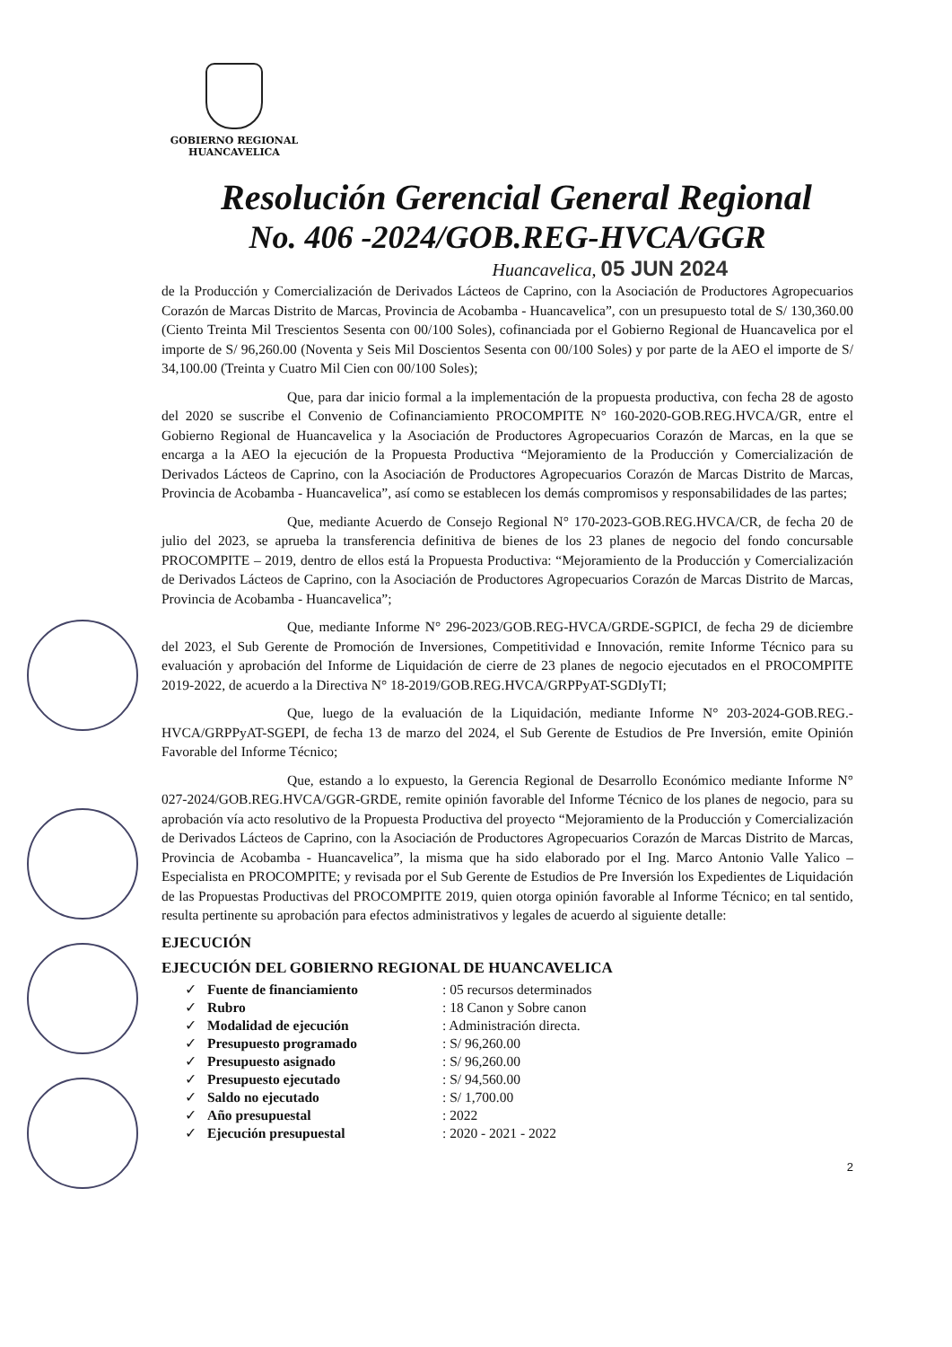GOBIERNO REGIONAL
HUANCAVELICA
Resolución Gerencial General Regional
No. 406 -2024/GOB.REG-HVCA/GGR
Huancavelica, 05 JUN 2024
de la Producción y Comercialización de Derivados Lácteos de Caprino, con la Asociación de Productores Agropecuarios Corazón de Marcas Distrito de Marcas, Provincia de Acobamba - Huancavelica”, con un presupuesto total de S/ 130,360.00 (Ciento Treinta Mil Trescientos Sesenta con 00/100 Soles), cofinanciada por el Gobierno Regional de Huancavelica por el importe de S/ 96,260.00 (Noventa y Seis Mil Doscientos Sesenta con 00/100 Soles) y por parte de la AEO el importe de S/ 34,100.00 (Treinta y Cuatro Mil Cien con 00/100 Soles);
Que, para dar inicio formal a la implementación de la propuesta productiva, con fecha 28 de agosto del 2020 se suscribe el Convenio de Cofinanciamiento PROCOMPITE N° 160-2020-GOB.REG.HVCA/GR, entre el Gobierno Regional de Huancavelica y la Asociación de Productores Agropecuarios Corazón de Marcas, en la que se encarga a la AEO la ejecución de la Propuesta Productiva “Mejoramiento de la Producción y Comercialización de Derivados Lácteos de Caprino, con la Asociación de Productores Agropecuarios Corazón de Marcas Distrito de Marcas, Provincia de Acobamba - Huancavelica”, así como se establecen los demás compromisos y responsabilidades de las partes;
Que, mediante Acuerdo de Consejo Regional N° 170-2023-GOB.REG.HVCA/CR, de fecha 20 de julio del 2023, se aprueba la transferencia definitiva de bienes de los 23 planes de negocio del fondo concursable PROCOMPITE – 2019, dentro de ellos está la Propuesta Productiva: “Mejoramiento de la Producción y Comercialización de Derivados Lácteos de Caprino, con la Asociación de Productores Agropecuarios Corazón de Marcas Distrito de Marcas, Provincia de Acobamba - Huancavelica”;
Que, mediante Informe N° 296-2023/GOB.REG-HVCA/GRDE-SGPICI, de fecha 29 de diciembre del 2023, el Sub Gerente de Promoción de Inversiones, Competitividad e Innovación, remite Informe Técnico para su evaluación y aprobación del Informe de Liquidación de cierre de 23 planes de negocio ejecutados en el PROCOMPITE 2019-2022, de acuerdo a la Directiva N° 18-2019/GOB.REG.HVCA/GRPPyAT-SGDIyTI;
Que, luego de la evaluación de la Liquidación, mediante Informe N° 203-2024-GOB.REG.-HVCA/GRPPyAT-SGEPI, de fecha 13 de marzo del 2024, el Sub Gerente de Estudios de Pre Inversión, emite Opinión Favorable del Informe Técnico;
Que, estando a lo expuesto, la Gerencia Regional de Desarrollo Económico mediante Informe N° 027-2024/GOB.REG.HVCA/GGR-GRDE, remite opinión favorable del Informe Técnico de los planes de negocio, para su aprobación vía acto resolutivo de la Propuesta Productiva del proyecto “Mejoramiento de la Producción y Comercialización de Derivados Lácteos de Caprino, con la Asociación de Productores Agropecuarios Corazón de Marcas Distrito de Marcas, Provincia de Acobamba - Huancavelica”, la misma que ha sido elaborado por el Ing. Marco Antonio Valle Yalico – Especialista en PROCOMPITE; y revisada por el Sub Gerente de Estudios de Pre Inversión los Expedientes de Liquidación de las Propuestas Productivas del PROCOMPITE 2019, quien otorga opinión favorable al Informe Técnico; en tal sentido, resulta pertinente su aprobación para efectos administrativos y legales de acuerdo al siguiente detalle:
EJECUCIÓN
EJECUCIÓN DEL GOBIERNO REGIONAL DE HUANCAVELICA
| ✓ | Fuente de financiamiento | : 05 recursos determinados |
| ✓ | Rubro | : 18 Canon y Sobre canon |
| ✓ | Modalidad de ejecución | : Administración directa. |
| ✓ | Presupuesto programado | : S/ 96,260.00 |
| ✓ | Presupuesto asignado | : S/ 96,260.00 |
| ✓ | Presupuesto ejecutado | : S/ 94,560.00 |
| ✓ | Saldo no ejecutado | : S/ 1,700.00 |
| ✓ | Año presupuestal | : 2022 |
| ✓ | Ejecución presupuestal | : 2020 - 2021 - 2022 |
2